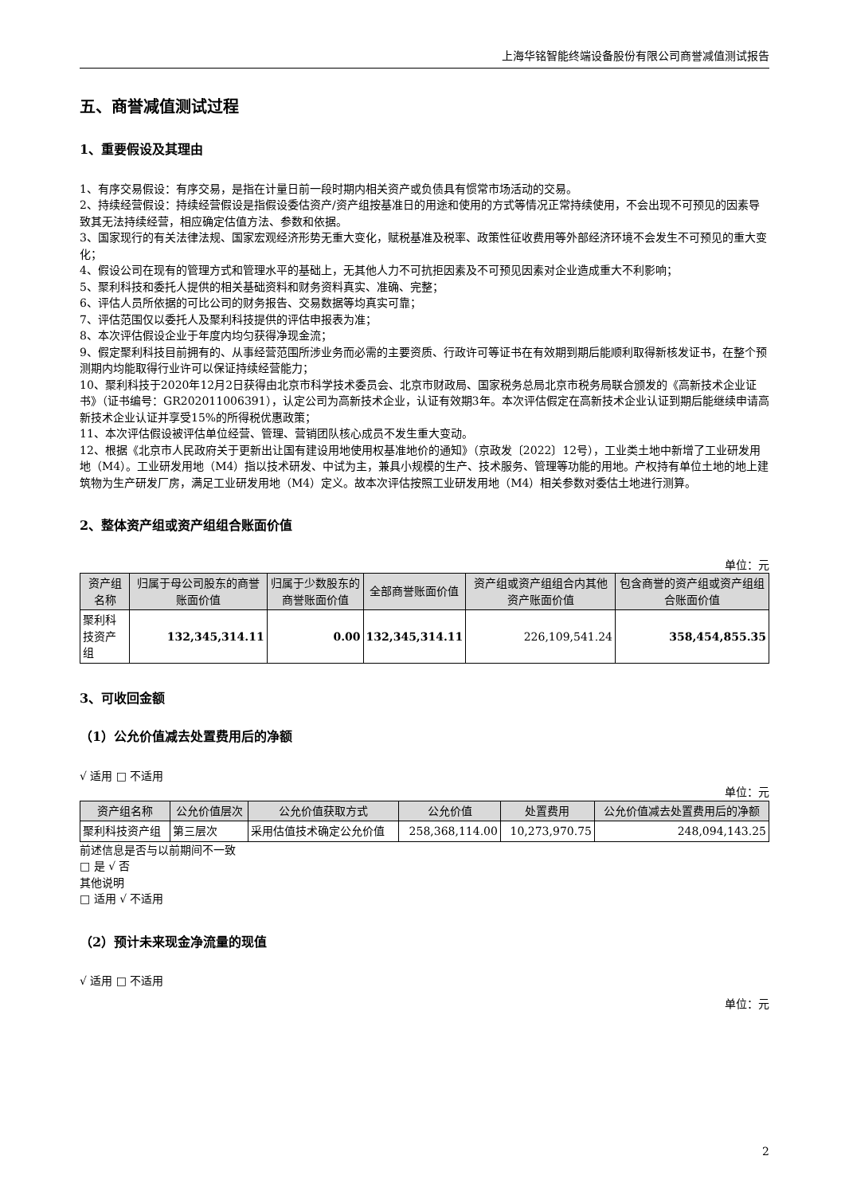上海华铭智能终端设备股份有限公司商誉减值测试报告
五、商誉减值测试过程
1、重要假设及其理由
1、有序交易假设：有序交易，是指在计量日前一段时期内相关资产或负债具有惯常市场活动的交易。
2、持续经营假设：持续经营假设是指假设委估资产/资产组按基准日的用途和使用的方式等情况正常持续使用，不会出现不可预见的因素导致其无法持续经营，相应确定估值方法、参数和依据。
3、国家现行的有关法律法规、国家宏观经济形势无重大变化，赋税基准及税率、政策性征收费用等外部经济环境不会发生不可预见的重大变化；
4、假设公司在现有的管理方式和管理水平的基础上，无其他人力不可抗拒因素及不可预见因素对企业造成重大不利影响；
5、聚利科技和委托人提供的相关基础资料和财务资料真实、准确、完整；
6、评估人员所依据的可比公司的财务报告、交易数据等均真实可靠；
7、评估范围仅以委托人及聚利科技提供的评估申报表为准；
8、本次评估假设企业于年度内均匀获得净现金流；
9、假定聚利科技目前拥有的、从事经营范围所涉业务而必需的主要资质、行政许可等证书在有效期到期后能顺利取得新核发证书，在整个预测期内均能取得行业许可以保证持续经营能力；
10、聚利科技于2020年12月2日获得由北京市科学技术委员会、北京市财政局、国家税务总局北京市税务局联合颁发的《高新技术企业证书》（证书编号：GR202011006391），认定公司为高新技术企业，认证有效期3年。本次评估假定在高新技术企业认证到期后能继续申请高新技术企业认证并享受15%的所得税优惠政策；
11、本次评估假设被评估单位经营、管理、营销团队核心成员不发生重大变动。
12、根据《北京市人民政府关于更新出让国有建设用地使用权基准地价的通知》（京政发〔2022〕12号），工业类土地中新增了工业研发用地（M4）。工业研发用地（M4）指以技术研发、中试为主，兼具小规模的生产、技术服务、管理等功能的用地。产权持有单位土地的地上建筑物为生产研发厂房，满足工业研发用地（M4）定义。故本次评估按照工业研发用地（M4）相关参数对委估土地进行测算。
2、整体资产组或资产组组合账面价值
单位：元
| 资产组名称 | 归属于母公司股东的商誉账面价值 | 归属于少数股东的商誉账面价值 | 全部商誉账面价值 | 资产组或资产组组合内其他资产账面价值 | 包含商誉的资产组或资产组组合账面价值 |
| --- | --- | --- | --- | --- | --- |
| 聚利科技资产组 | 132,345,314.11 | 0.00 | 132,345,314.11 | 226,109,541.24 | 358,454,855.35 |
3、可收回金额
（1）公允价值减去处置费用后的净额
√ 适用 □ 不适用
单位：元
| 资产组名称 | 公允价值层次 | 公允价值获取方式 | 公允价值 | 处置费用 | 公允价值减去处置费用后的净额 |
| --- | --- | --- | --- | --- | --- |
| 聚利科技资产组 | 第三层次 | 采用估值技术确定公允价值 | 258,368,114.00 | 10,273,970.75 | 248,094,143.25 |
前述信息是否与以前期间不一致
□ 是 √ 否
其他说明
□ 适用 √ 不适用
（2）预计未来现金净流量的现值
√ 适用 □ 不适用
单位：元
2